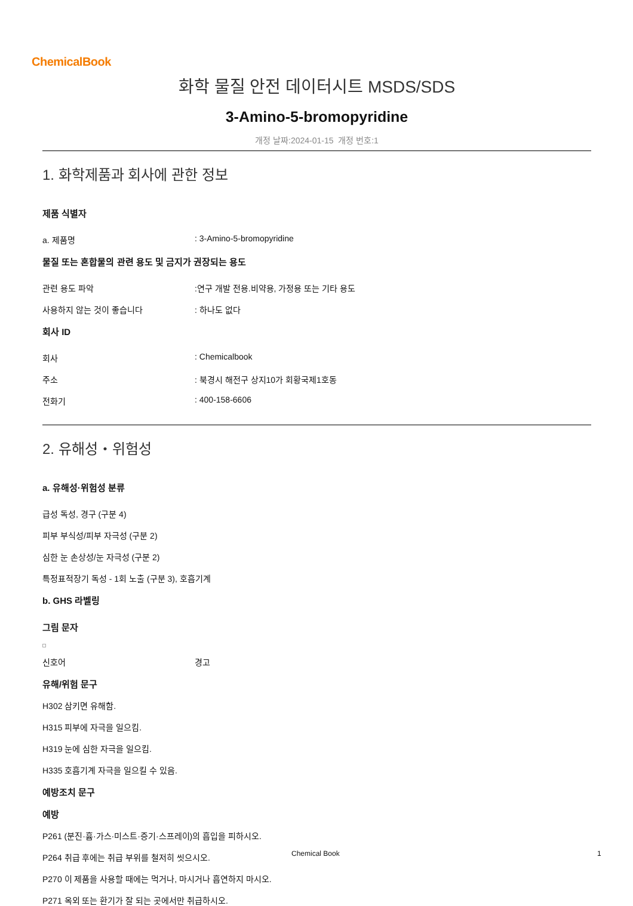ChemicalBook
화학 물질 안전 데이터시트 MSDS/SDS
3-Amino-5-bromopyridine
개정 날짜:2024-01-15 개정 번호:1
1. 화학제품과 회사에 관한 정보
제품 식별자
a. 제품명: 3-Amino-5-bromopyridine
물질 또는 혼합물의 관련 용도 및 금지가 권장되는 용도
관련 용도 파악:연구 개발 전용.비약용, 가정용 또는 기타 용도
사용하지 않는 것이 좋습니다: 하나도 없다
회사 ID
회사: Chemicalbook
주소: 북경시 해전구 상지10가 회황국제1호동
전화기: 400-158-6606
2. 유해성・위험성
a. 유해성·위험성 분류
급성 독성, 경구 (구분 4)
피부 부식성/피부 자극성 (구분 2)
심한 눈 손상성/눈 자극성 (구분 2)
특정표적장기 독성 - 1회 노출 (구분 3), 호흡기계
b. GHS 라벨링
그림 문자
신호어 경고
유해/위험 문구
H302 삼키면 유해함.
H315 피부에 자극을 일으킴.
H319 눈에 심한 자극을 일으킴.
H335 호흡기계 자극을 일으킬 수 있음.
예방조치 문구
예방
P261 (분진·흄·가스·미스트·증기·스프레이)의 흡입을 피하시오.
P264 취급 후에는 취급 부위를 철저히 씻으시오.
P270 이 제품을 사용할 때에는 먹거나, 마시거나 흡연하지 마시오.
P271 옥외 또는 환기가 잘 되는 곳에서만 취급하시오.
Chemical Book 1